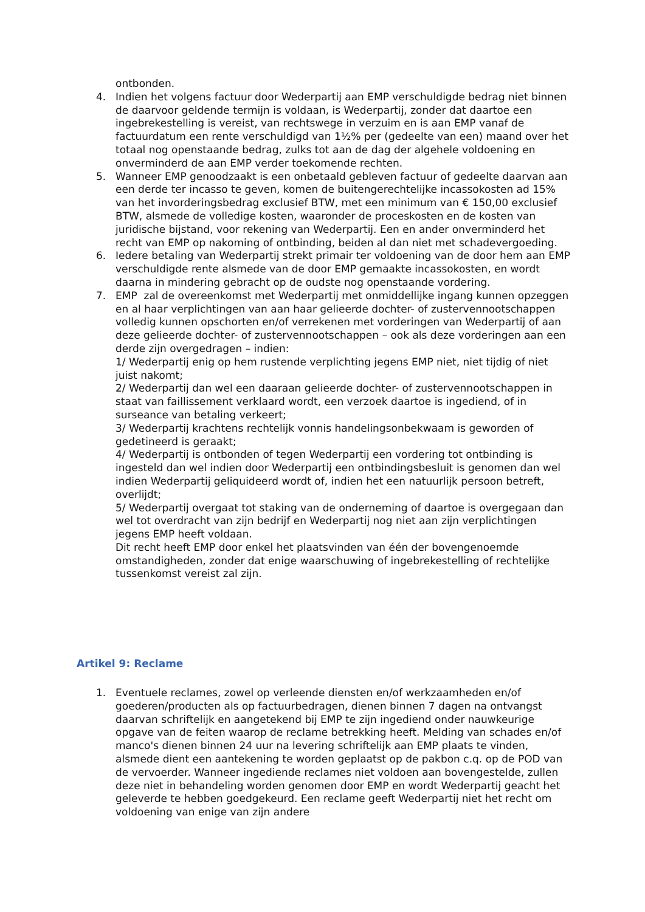ontbonden.
4. Indien het volgens factuur door Wederpartij aan EMP verschuldigde bedrag niet binnen de daarvoor geldende termijn is voldaan, is Wederpartij, zonder dat daartoe een ingebrekestelling is vereist, van rechtswege in verzuim en is aan EMP vanaf de factuurdatum een rente verschuldigd van 1½% per (gedeelte van een) maand over het totaal nog openstaande bedrag, zulks tot aan de dag der algehele voldoening en onverminderd de aan EMP verder toekomende rechten.
5. Wanneer EMP genoodzaakt is een onbetaald gebleven factuur of gedeelte daarvan aan een derde ter incasso te geven, komen de buitengerechtelijke incassokosten ad 15% van het invorderingsbedrag exclusief BTW, met een minimum van € 150,00 exclusief BTW, alsmede de volledige kosten, waaronder de proceskosten en de kosten van juridische bijstand, voor rekening van Wederpartij. Een en ander onverminderd het recht van EMP op nakoming of ontbinding, beiden al dan niet met schadevergoeding.
6. Iedere betaling van Wederpartij strekt primair ter voldoening van de door hem aan EMP verschuldigde rente alsmede van de door EMP gemaakte incassokosten, en wordt daarna in mindering gebracht op de oudste nog openstaande vordering.
7. EMP zal de overeenkomst met Wederpartij met onmiddellijke ingang kunnen opzeggen en al haar verplichtingen van aan haar gelieerde dochter- of zustervennootschappen volledig kunnen opschorten en/of verrekenen met vorderingen van Wederpartij of aan deze gelieerde dochter- of zustervennootschappen – ook als deze vorderingen aan een derde zijn overgedragen – indien:
1/ Wederpartij enig op hem rustende verplichting jegens EMP niet, niet tijdig of niet juist nakomt;
2/ Wederpartij dan wel een daaraan gelieerde dochter- of zustervennootschappen in staat van faillissement verklaard wordt, een verzoek daartoe is ingediend, of in surseance van betaling verkeert;
3/ Wederpartij krachtens rechtelijk vonnis handelingsonbekwaam is geworden of gedetineerd is geraakt;
4/ Wederpartij is ontbonden of tegen Wederpartij een vordering tot ontbinding is ingesteld dan wel indien door Wederpartij een ontbindingsbesluit is genomen dan wel indien Wederpartij geliquideerd wordt of, indien het een natuurlijk persoon betreft, overlijdt;
5/ Wederpartij overgaat tot staking van de onderneming of daartoe is overgegaan dan wel tot overdracht van zijn bedrijf en Wederpartij nog niet aan zijn verplichtingen jegens EMP heeft voldaan.
Dit recht heeft EMP door enkel het plaatsvinden van één der bovengenoemde omstandigheden, zonder dat enige waarschuwing of ingebrekestelling of rechtelijke tussenkomst vereist zal zijn.
Artikel 9: Reclame
1. Eventuele reclames, zowel op verleende diensten en/of werkzaamheden en/of goederen/producten als op factuurbedragen, dienen binnen 7 dagen na ontvangst daarvan schriftelijk en aangetekend bij EMP te zijn ingediend onder nauwkeurige opgave van de feiten waarop de reclame betrekking heeft. Melding van schades en/of manco's dienen binnen 24 uur na levering schriftelijk aan EMP plaats te vinden, alsmede dient een aantekening te worden geplaatst op de pakbon c.q. op de POD van de vervoerder. Wanneer ingediende reclames niet voldoen aan bovengestelde, zullen deze niet in behandeling worden genomen door EMP en wordt Wederpartij geacht het geleverde te hebben goedgekeurd. Een reclame geeft Wederpartij niet het recht om voldoening van enige van zijn andere